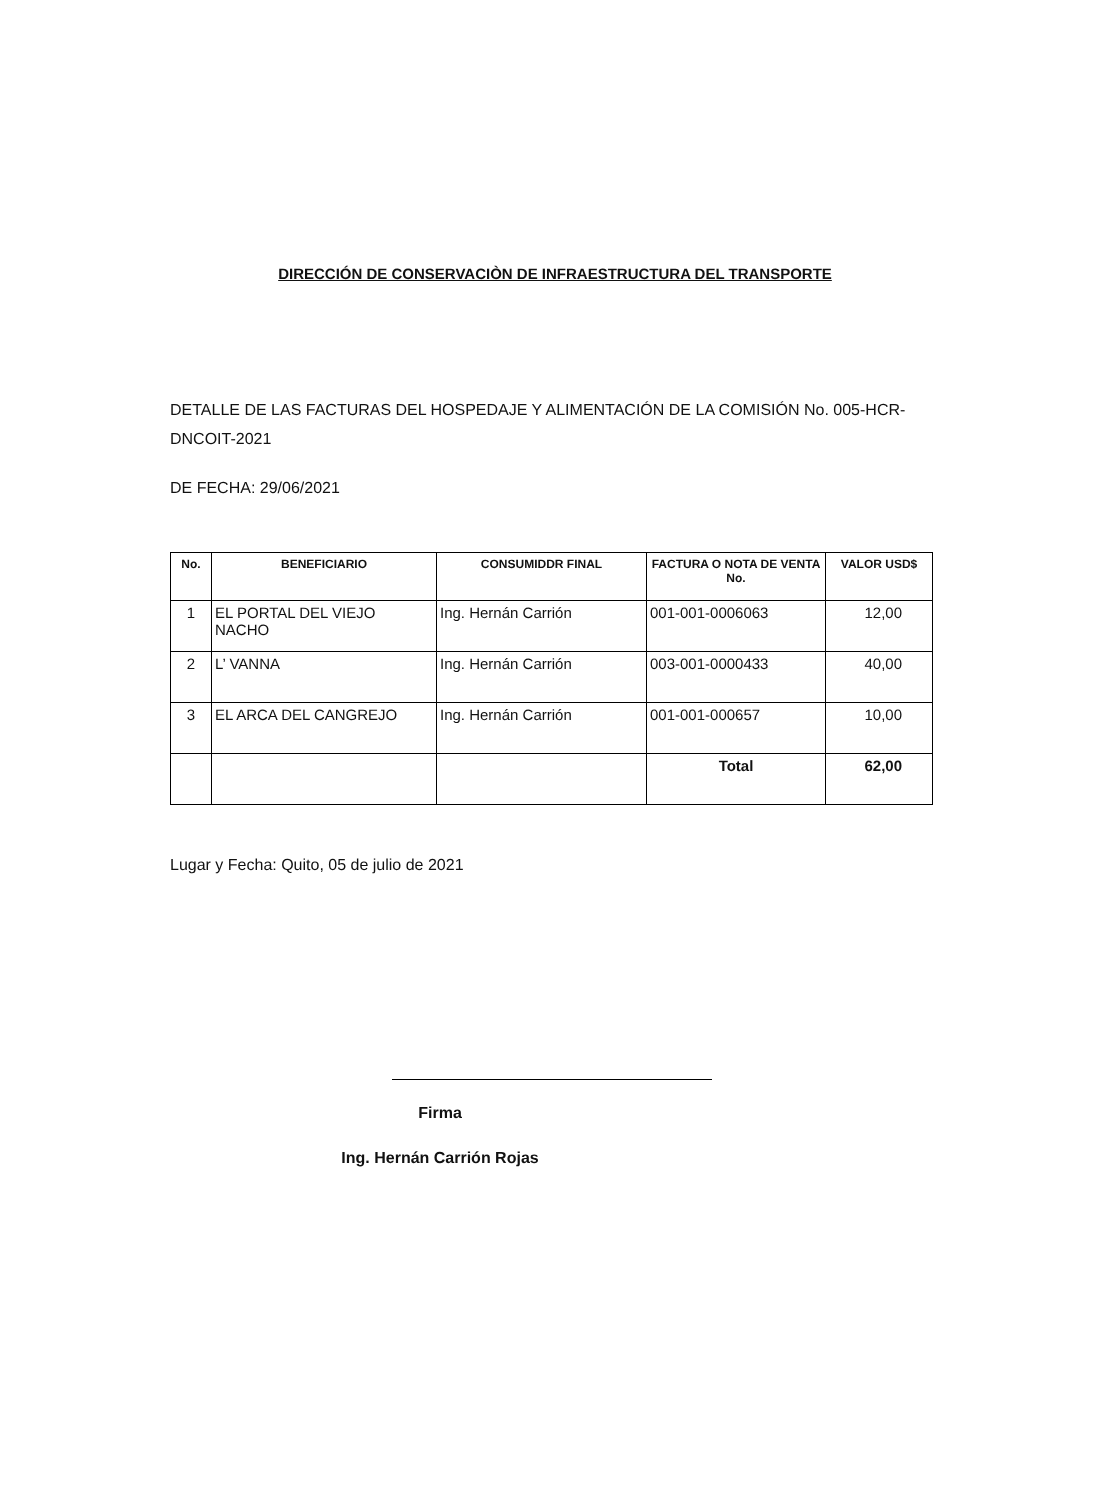DIRECCIÓN DE CONSERVACIÒN DE INFRAESTRUCTURA DEL TRANSPORTE
DETALLE DE LAS FACTURAS DEL HOSPEDAJE Y ALIMENTACIÓN DE LA COMISIÓN No. 005-HCR-DNCOIT-2021
DE FECHA: 29/06/2021
| No. | BENEFICIARIO | CONSUMIDDR FINAL | FACTURA O NOTA DE VENTA No. | VALOR USD$ |
| --- | --- | --- | --- | --- |
| 1 | EL PORTAL DEL VIEJO NACHO | Ing. Hernán Carrión | 001-001-0006063 | 12,00 |
| 2 | L’ VANNA | Ing. Hernán Carrión | 003-001-0000433 | 40,00 |
| 3 | EL ARCA DEL CANGREJO | Ing. Hernán Carrión | 001-001-000657 | 10,00 |
| | | | Total | 62,00 |
Lugar y Fecha: Quito, 05 de julio de 2021
Firma
Ing. Hernán Carrión Rojas